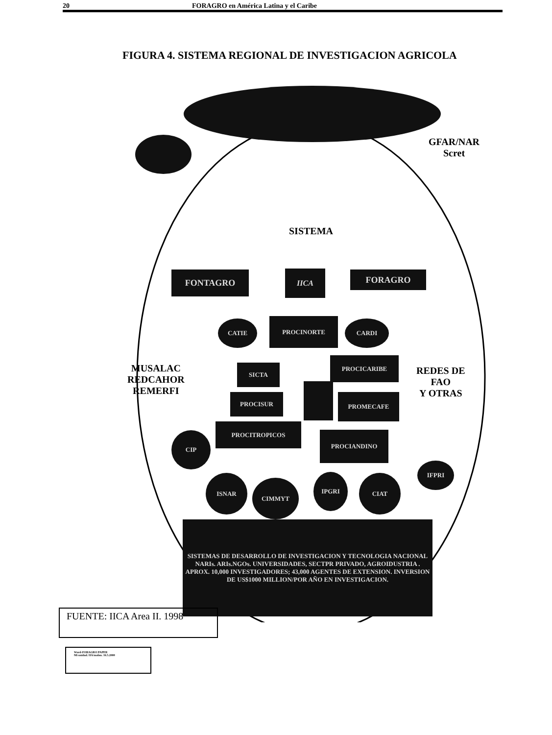20 FORAGRO en América Latina y el Caribe
FIGURA 4. SISTEMA REGIONAL DE INVESTIGACION AGRICOLA
GFAR/NAR
Scret
SISTEMA
FONTAGRO IICA FORAGRO
CATIE PROCINORTE CARDI
MUSALAC
REDCAHOR
REMERFI
SICTA
PROCICARIBE
REDES DE
FAO
Y OTRAS
PROCISUR PROMECAFE
PROCITROPICOS
CIP PROCIANDINO
IFPRI
ISNAR
CIMMYT
IPGRI CIAT
SISTEMAS DE DESARROLLO DE INVESTIGACION Y TECNOLOGIA NACIONAL
NARIs. ARIs.NGOs. UNIVERSIDADES, SECTPR PRIVADO, AGROIDUSTRIA . APROX. 10,000 INVESTIGADORES; 43,000 AGENTES DE EXTENSION. INVERSION DE US$1000 MILLION/POR AÑO EN INVESTIGACION.
FUENTE: IICA Area II. 1998
Word-FORAGRO PAPER
Mi unidad. IIA/mabm. 16.5.2000